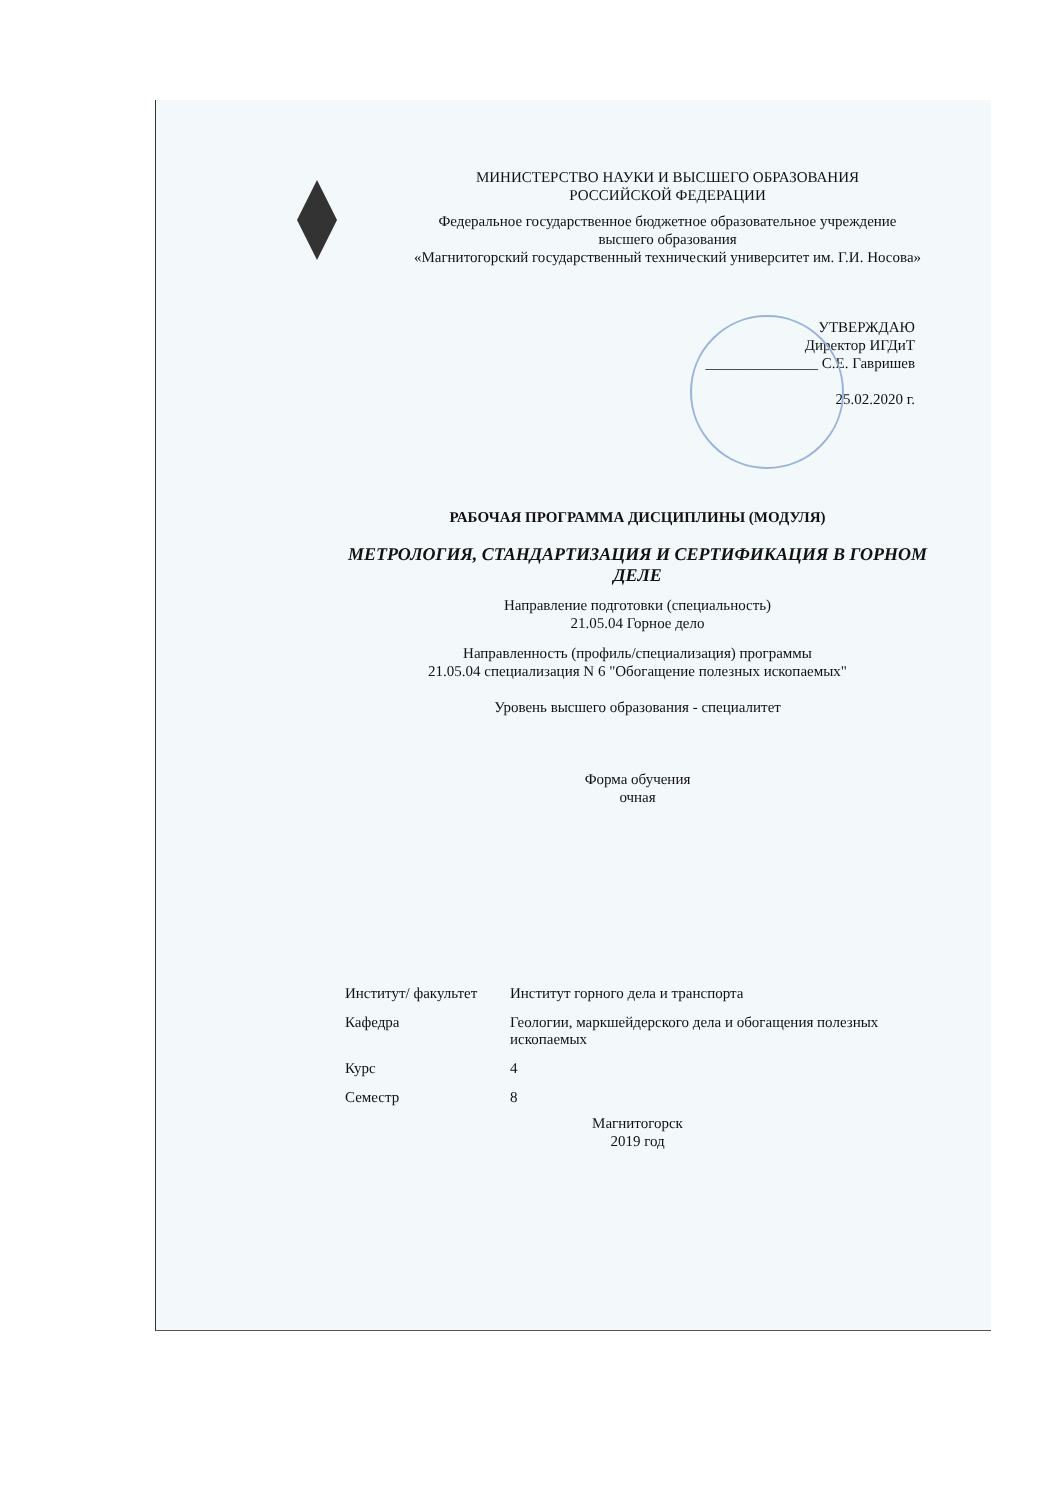МИНИСТЕРСТВО НАУКИ И ВЫСШЕГО ОБРАЗОВАНИЯ
РОССИЙСКОЙ ФЕДЕРАЦИИ
Федеральное государственное бюджетное образовательное учреждение
высшего образования
«Магнитогорский государственный технический университет им. Г.И. Носова»
УТВЕРЖДАЮ
Директор ИГДиТ
_______________ С.Е. Гавришев
25.02.2020 г.
РАБОЧАЯ ПРОГРАММА ДИСЦИПЛИНЫ (МОДУЛЯ)
МЕТРОЛОГИЯ, СТАНДАРТИЗАЦИЯ И СЕРТИФИКАЦИЯ В ГОРНОМ ДЕЛЕ
Направление подготовки (специальность)
21.05.04 Горное дело
Направленность (профиль/специализация) программы
21.05.04 специализация N 6 "Обогащение полезных ископаемых"
Уровень высшего образования - специалитет
Форма обучения
очная
| Институт/ факультет | Институт горного дела и транспорта |
| Кафедра | Геологии, маркшейдерского дела и обогащения полезных ископаемых |
| Курс | 4 |
| Семестр | 8 |
Магнитогорск
2019 год